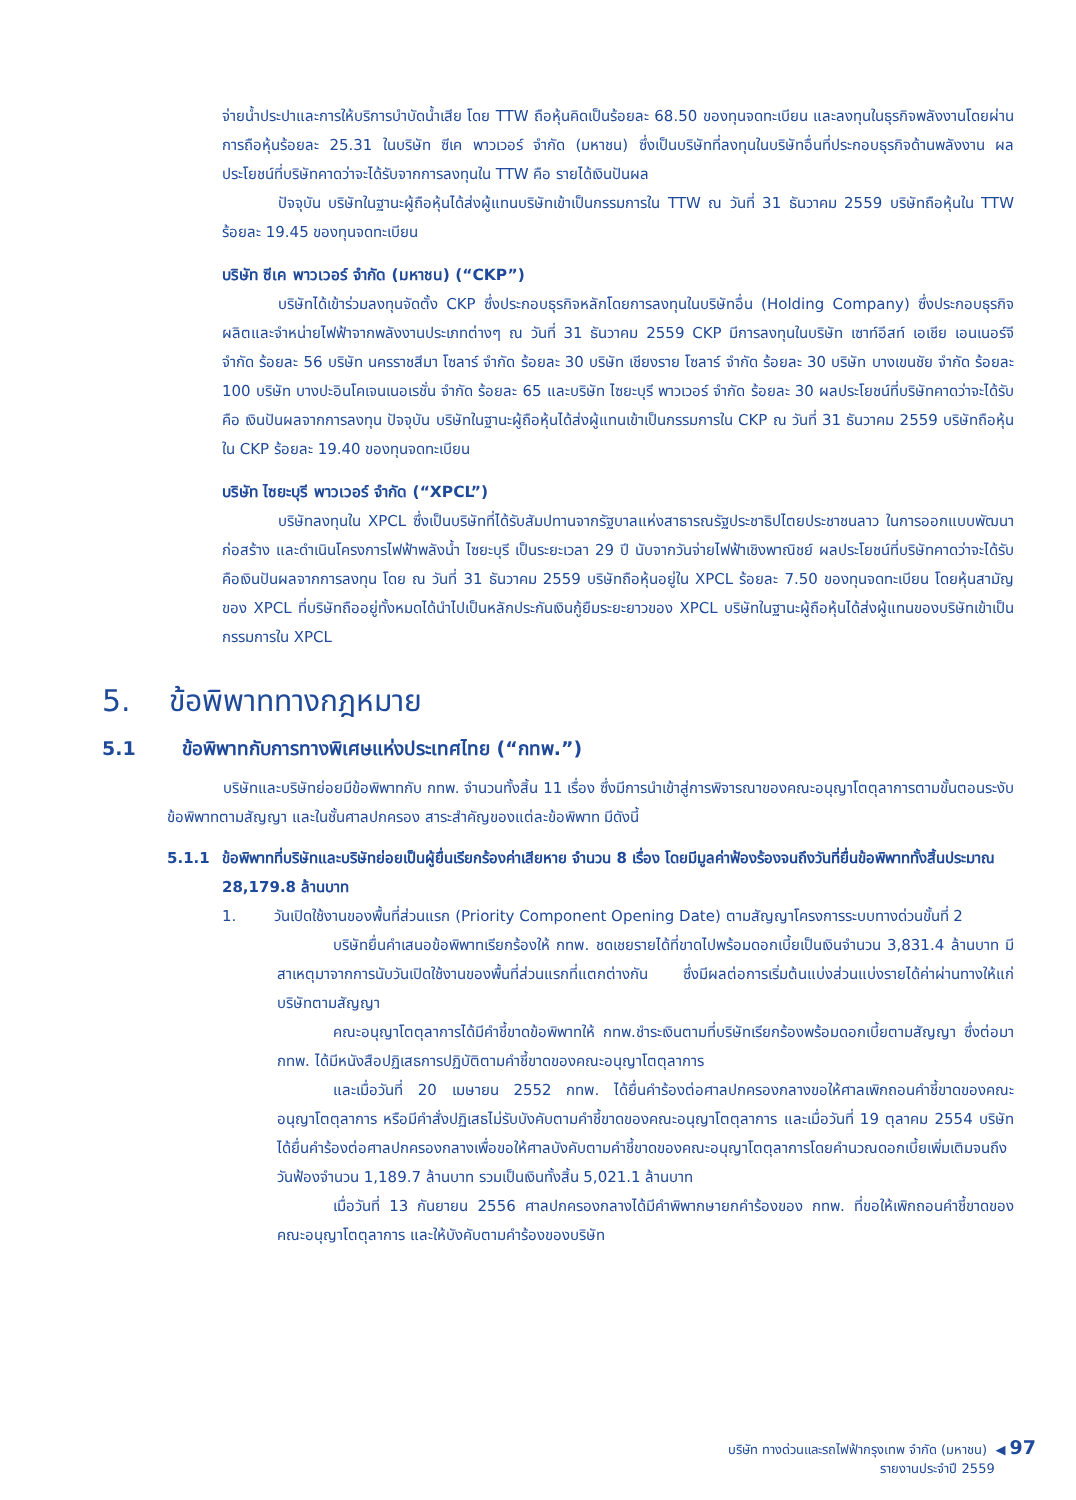จ่ายน้ำประปาและการให้บริการบำบัดน้ำเสีย โดย TTW ถือหุ้นคิดเป็นร้อยละ 68.50 ของทุนจดทะเบียน และลงทุนในธุรกิจพลังงานโดยผ่านการถือหุ้นร้อยละ 25.31 ในบริษัท ซีเค พาวเวอร์ จำกัด (มหาชน) ซึ่งเป็นบริษัทที่ลงทุนในบริษัทอื่นที่ประกอบธุรกิจด้านพลังงาน ผลประโยชน์ที่บริษัทคาดว่าจะได้รับจากการลงทุนใน TTW คือ รายได้เงินปันผล
ปัจจุบัน บริษัทในฐานะผู้ถือหุ้นได้ส่งผู้แทนบริษัทเข้าเป็นกรรมการใน TTW ณ วันที่ 31 ธันวาคม 2559 บริษัทถือหุ้นใน TTW ร้อยละ 19.45 ของทุนจดทะเบียน
บริษัท ซีเค พาวเวอร์ จำกัด (มหาชน) (“CKP”)
บริษัทได้เข้าร่วมลงทุนจัดตั้ง CKP ซึ่งประกอบธุรกิจหลักโดยการลงทุนในบริษัทอื่น (Holding Company) ซึ่งประกอบธุรกิจผลิตและจำหน่ายไฟฟ้าจากพลังงานประเภทต่างๆ ณ วันที่ 31 ธันวาคม 2559 CKP มีการลงทุนในบริษัท เซาท์อีสท์ เอเชีย เอนเนอร์จี จำกัด ร้อยละ 56 บริษัท นครราชสีมา โซลาร์ จำกัด ร้อยละ 30 บริษัท เชียงราย โซลาร์ จำกัด ร้อยละ 30 บริษัท บางเขนชัย จำกัด ร้อยละ 100 บริษัท บางปะอินโคเจนเนอเรชั่น จำกัด ร้อยละ 65 และบริษัท ไซยะบุรี พาวเวอร์ จำกัด ร้อยละ 30 ผลประโยชน์ที่บริษัทคาดว่าจะได้รับคือ เงินปันผลจากการลงทุน ปัจจุบัน บริษัทในฐานะผู้ถือหุ้นได้ส่งผู้แทนเข้าเป็นกรรมการใน CKP ณ วันที่ 31 ธันวาคม 2559 บริษัทถือหุ้นใน CKP ร้อยละ 19.40 ของทุนจดทะเบียน
บริษัท ไซยะบุรี พาวเวอร์ จำกัด (“XPCL”)
บริษัทลงทุนใน XPCL ซึ่งเป็นบริษัทที่ได้รับสัมปทานจากรัฐบาลแห่งสาธารณรัฐประชาธิปไตยประชาชนลาว ในการออกแบบพัฒนา ก่อสร้าง และดำเนินโครงการไฟฟ้าพลังน้ำ ไซยะบุรี เป็นระยะเวลา 29 ปี นับจากวันจ่ายไฟฟ้าเชิงพาณิชย์ ผลประโยชน์ที่บริษัทคาดว่าจะได้รับคือเงินปันผลจากการลงทุน โดย ณ วันที่ 31 ธันวาคม 2559 บริษัทถือหุ้นอยู่ใน XPCL ร้อยละ 7.50 ของทุนจดทะเบียน โดยหุ้นสามัญของ XPCL ที่บริษัทถืออยู่ทั้งหมดได้นำไปเป็นหลักประกันเงินกู้ยืมระยะยาวของ XPCL บริษัทในฐานะผู้ถือหุ้นได้ส่งผู้แทนของบริษัทเข้าเป็นกรรมการใน XPCL
5. ข้อพิพาททางกฎหมาย
5.1 ข้อพิพาทกับการทางพิเศษแห่งประเทศไทย (“กทพ.”)
บริษัทและบริษัทย่อยมีข้อพิพาทกับ กทพ. จำนวนทั้งสิ้น 11 เรื่อง ซึ่งมีการนำเข้าสู่การพิจารณาของคณะอนุญาโตตุลาการตามขั้นตอนระงับข้อพิพาทตามสัญญา และในชั้นศาลปกครอง สาระสำคัญของแต่ละข้อพิพาท มีดังนี้
5.1.1 ข้อพิพาทที่บริษัทและบริษัทย่อยเป็นผู้ยื่นเรียกร้องค่าเสียหาย จำนวน 8 เรื่อง โดยมีมูลค่าฟ้องร้องจนถึงวันที่ยื่นข้อพิพาททั้งสิ้นประมาณ 28,179.8 ล้านบาท
1. วันเปิดใช้งานของพื้นที่ส่วนแรก (Priority Component Opening Date) ตามสัญญาโครงการระบบทางด่วนขั้นที่ 2
บริษัทยื่นคำเสนอข้อพิพาทเรียกร้องให้ กทพ. ชดเชยรายได้ที่ขาดไปพร้อมดอกเบี้ยเป็นเงินจำนวน 3,831.4 ล้านบาท มีสาเหตุมาจากการนับวันเปิดใช้งานของพื้นที่ส่วนแรกที่แตกต่างกัน ซึ่งมีผลต่อการเริ่มต้นแบ่งส่วนแบ่งรายได้ค่าผ่านทางให้แก่บริษัทตามสัญญา
คณะอนุญาโตตุลาการได้มีคำชี้ขาดข้อพิพาทให้ กทพ.ชำระเงินตามที่บริษัทเรียกร้องพร้อมดอกเบี้ยตามสัญญา ซึ่งต่อมา กทพ. ได้มีหนังสือปฏิเสธการปฏิบัติตามคำชี้ขาดของคณะอนุญาโตตุลาการ
และเมื่อวันที่ 20 เมษายน 2552 กทพ. ได้ยื่นคำร้องต่อศาลปกครองกลางขอให้ศาลเพิกถอนคำชี้ขาดของคณะอนุญาโตตุลาการ หรือมีคำสั่งปฏิเสธไม่รับบังคับตามคำชี้ขาดของคณะอนุญาโตตุลาการ และเมื่อวันที่ 19 ตุลาคม 2554 บริษัทได้ยื่นคำร้องต่อศาลปกครองกลางเพื่อขอให้ศาลบังคับตามคำชี้ขาดของคณะอนุญาโตตุลาการโดยคำนวณดอกเบี้ยเพิ่มเติมจนถึงวันฟ้องจำนวน 1,189.7 ล้านบาท รวมเป็นเงินทั้งสิ้น 5,021.1 ล้านบาท
เมื่อวันที่ 13 กันยายน 2556 ศาลปกครองกลางได้มีคำพิพากษายกคำร้องของ กทพ. ที่ขอให้เพิกถอนคำชี้ขาดของคณะอนุญาโตตุลาการ และให้บังคับตามคำร้องของบริษัท
บริษัท ทางด่วนและรถไฟฟ้ากรุงเทพ จำกัด (มหาชน) ◀ 97
รายงานประจำปี 2559